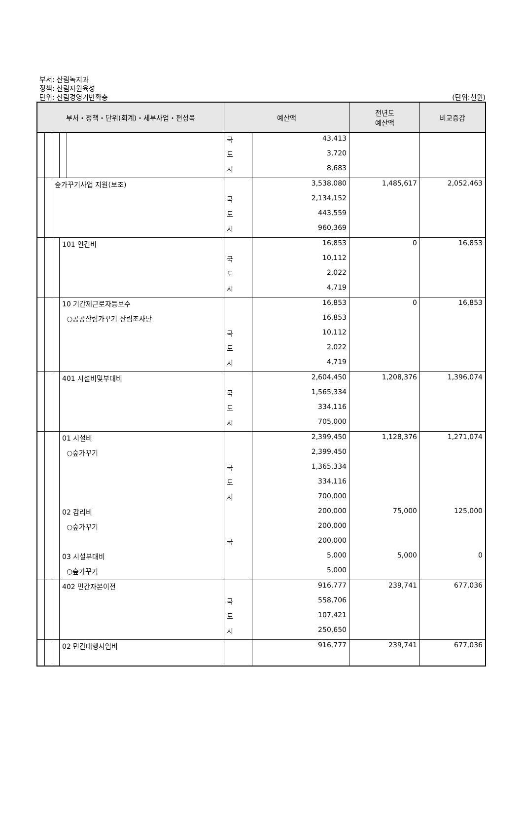부서: 산림녹지과
정책: 산림자원육성
단위: 산림경영기반확충
(단위:천원)
| 부서・정책・단위(회계)・세부사업・편성목 | | | | | 예산액 | | 전년도 예산액 | 비교증감 |
| --- | --- | --- | --- | --- | --- | --- | --- | --- |
| | | | | | 국 | 43,413 | | |
| | | | | | 도 | 3,720 | | |
| | | | | | 시 | 8,683 | | |
| | | 숲가꾸기사업 지원(보조) | | | | 3,538,080 | 1,485,617 | 2,052,463 |
| | | | | | 국 | 2,134,152 | | |
| | | | | | 도 | 443,559 | | |
| | | | | | 시 | 960,369 | | |
| | | | 101 인건비 | | | 16,853 | 0 | 16,853 |
| | | | | | 국 | 10,112 | | |
| | | | | | 도 | 2,022 | | |
| | | | | | 시 | 4,719 | | |
| | | | 10 기간제근로자등보수 | | | 16,853 | 0 | 16,853 |
| | | | ○공공산림가꾸기 산림조사단 | | | 16,853 | | |
| | | | | | 국 | 10,112 | | |
| | | | | | 도 | 2,022 | | |
| | | | | | 시 | 4,719 | | |
| | | | 401 시설비및부대비 | | | 2,604,450 | 1,208,376 | 1,396,074 |
| | | | | | 국 | 1,565,334 | | |
| | | | | | 도 | 334,116 | | |
| | | | | | 시 | 705,000 | | |
| | | | 01 시설비 | | | 2,399,450 | 1,128,376 | 1,271,074 |
| | | | ○숲가꾸기 | | | 2,399,450 | | |
| | | | | | 국 | 1,365,334 | | |
| | | | | | 도 | 334,116 | | |
| | | | | | 시 | 700,000 | | |
| | | | 02 감리비 | | | 200,000 | 75,000 | 125,000 |
| | | | ○숲가꾸기 | | | 200,000 | | |
| | | | | | 국 | 200,000 | | |
| | | | 03 시설부대비 | | | 5,000 | 5,000 | 0 |
| | | | ○숲가꾸기 | | | 5,000 | | |
| | | | 402 민간자본이전 | | | 916,777 | 239,741 | 677,036 |
| | | | | | 국 | 558,706 | | |
| | | | | | 도 | 107,421 | | |
| | | | | | 시 | 250,650 | | |
| | | | 02 민간대행사업비 | | | 916,777 | 239,741 | 677,036 |